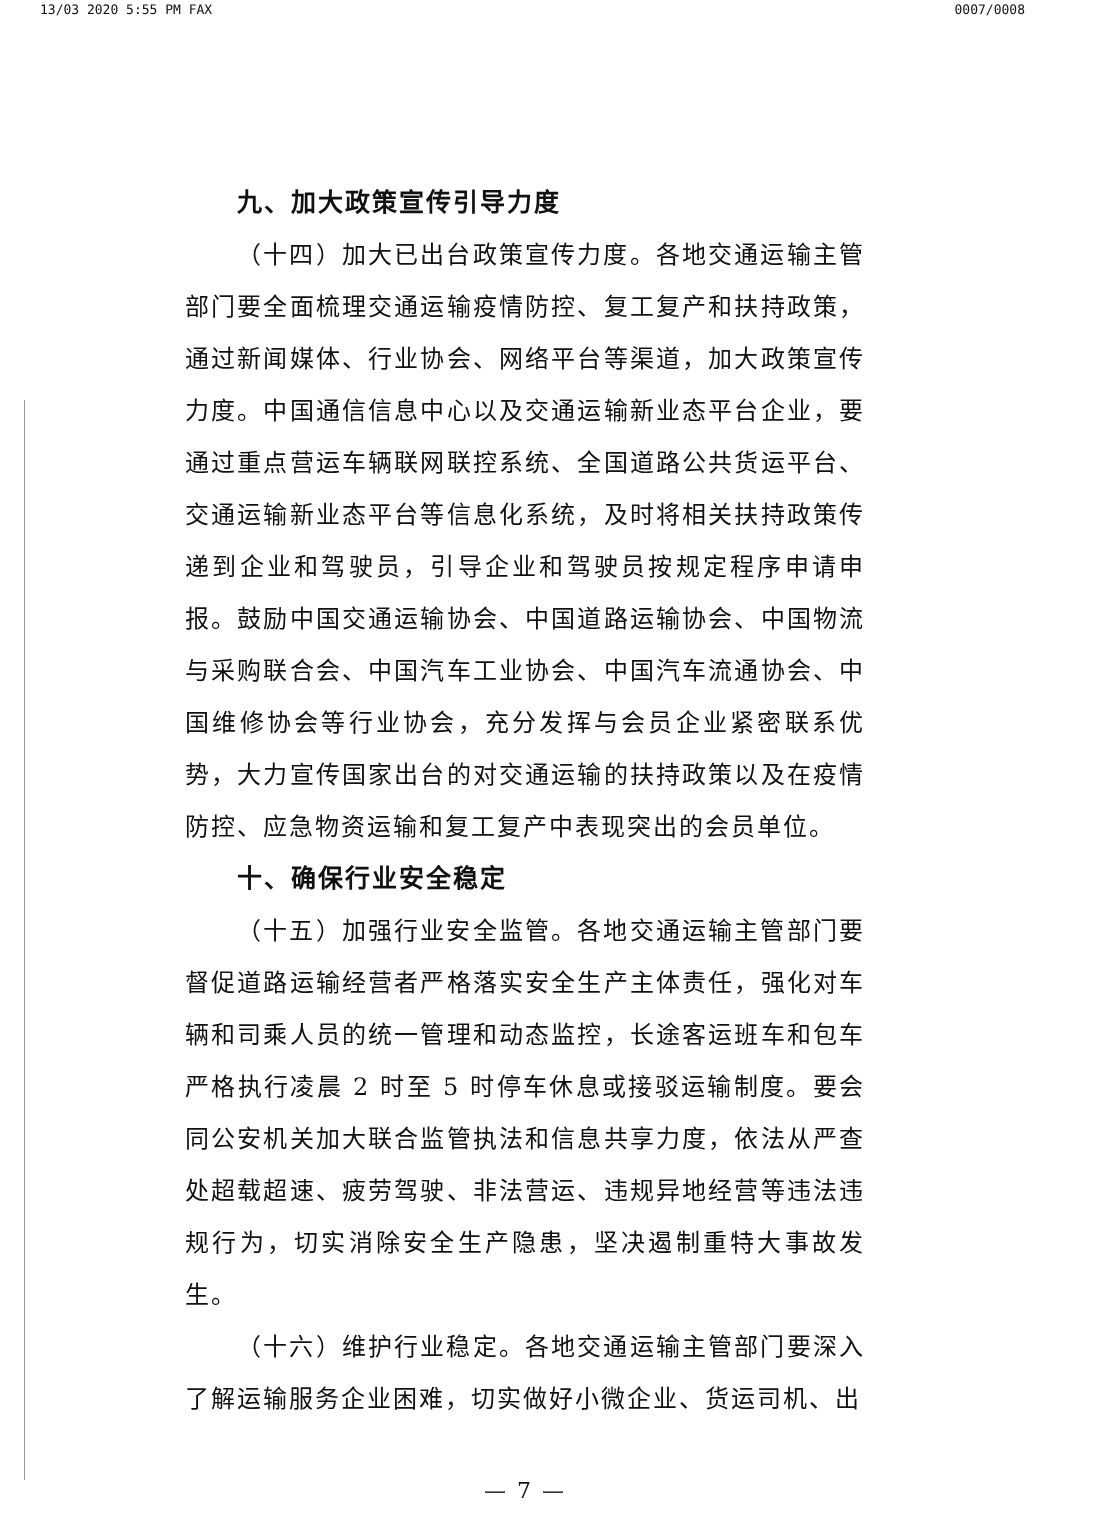13/03 2020 5:55 PM FAX 0007/0008
九、加大政策宣传引导力度
（十四）加大已出台政策宣传力度。各地交通运输主管部门要全面梳理交通运输疫情防控、复工复产和扶持政策，通过新闻媒体、行业协会、网络平台等渠道，加大政策宣传力度。中国通信信息中心以及交通运输新业态平台企业，要通过重点营运车辆联网联控系统、全国道路公共货运平台、交通运输新业态平台等信息化系统，及时将相关扶持政策传递到企业和驾驶员，引导企业和驾驶员按规定程序申请申报。鼓励中国交通运输协会、中国道路运输协会、中国物流与采购联合会、中国汽车工业协会、中国汽车流通协会、中国维修协会等行业协会，充分发挥与会员企业紧密联系优势，大力宣传国家出台的对交通运输的扶持政策以及在疫情防控、应急物资运输和复工复产中表现突出的会员单位。
十、确保行业安全稳定
（十五）加强行业安全监管。各地交通运输主管部门要督促道路运输经营者严格落实安全生产主体责任，强化对车辆和司乘人员的统一管理和动态监控，长途客运班车和包车严格执行凌晨 2 时至 5 时停车休息或接驳运输制度。要会同公安机关加大联合监管执法和信息共享力度，依法从严查处超载超速、疲劳驾驶、非法营运、违规异地经营等违法违规行为，切实消除安全生产隐患，坚决遏制重特大事故发生。
（十六）维护行业稳定。各地交通运输主管部门要深入了解运输服务企业困难，切实做好小微企业、货运司机、出
— 7 —